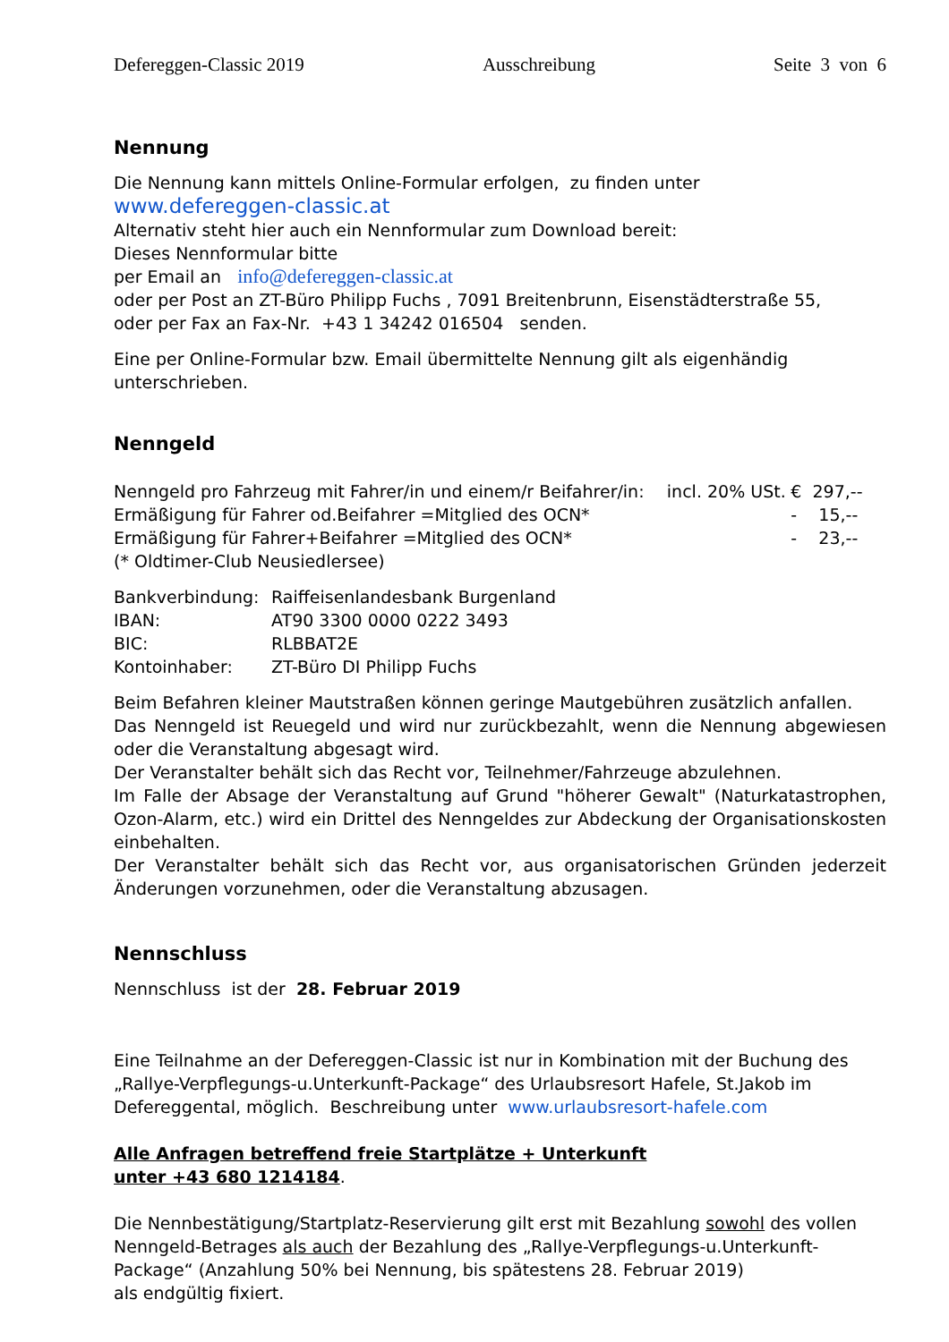Defereggen-Classic 2019 Ausschreibung Seite 3 von 6
Nennung
Die Nennung kann mittels Online-Formular erfolgen, zu finden unter
www.defereggen-classic.at
Alternativ steht hier auch ein Nennformular zum Download bereit:
Dieses Nennformular bitte
per Email an info@defereggen-classic.at
oder per Post an ZT-Büro Philipp Fuchs , 7091 Breitenbrunn, Eisenstädterstraße 55,
oder per Fax an Fax-Nr. +43 1 34242 016504 senden.
Eine per Online-Formular bzw. Email übermittelte Nennung gilt als eigenhändig unterschrieben.
Nenngeld
| Nenngeld pro Fahrzeug mit Fahrer/in und einem/r Beifahrer/in: | incl. 20% USt. | € 297,-- |
| Ermäßigung für Fahrer od.Beifahrer =Mitglied des OCN* | | - 15,-- |
| Ermäßigung für Fahrer+Beifahrer =Mitglied des OCN* | | - 23,-- |
| (* Oldtimer-Club Neusiedlersee) | | |
| Bankverbindung: | Raiffeisenlandesbank Burgenland |
| IBAN: | AT90 3300 0000 0222 3493 |
| BIC: | RLBBAT2E |
| Kontoinhaber: | ZT-Büro DI Philipp Fuchs |
Beim Befahren kleiner Mautstraßen können geringe Mautgebühren zusätzlich anfallen.
Das Nenngeld ist Reuegeld und wird nur zurückbezahlt, wenn die Nennung abgewiesen oder die Veranstaltung abgesagt wird.
Der Veranstalter behält sich das Recht vor, Teilnehmer/Fahrzeuge abzulehnen.
Im Falle der Absage der Veranstaltung auf Grund "höherer Gewalt" (Naturkatastrophen, Ozon-Alarm, etc.) wird ein Drittel des Nenngeldes zur Abdeckung der Organisationskosten einbehalten.
Der Veranstalter behält sich das Recht vor, aus organisatorischen Gründen jederzeit Änderungen vorzunehmen, oder die Veranstaltung abzusagen.
Nennschluss
Nennschluss ist der 28. Februar 2019
Eine Teilnahme an der Defereggen-Classic ist nur in Kombination mit der Buchung des „Rallye-Verpflegungs-u.Unterkunft-Package“ des Urlaubsresort Hafele, St.Jakob im Defereggental, möglich. Beschreibung unter www.urlaubsresort-hafele.com
Alle Anfragen betreffend freie Startplätze + Unterkunft
unter +43 680 1214184.
Die Nennbestätigung/Startplatz-Reservierung gilt erst mit Bezahlung sowohl des vollen Nenngeld-Betrages als auch der Bezahlung des „Rallye-Verpflegungs-u.Unterkunft-Package“ (Anzahlung 50% bei Nennung, bis spätestens 28. Februar 2019)
als endgültig fixiert.